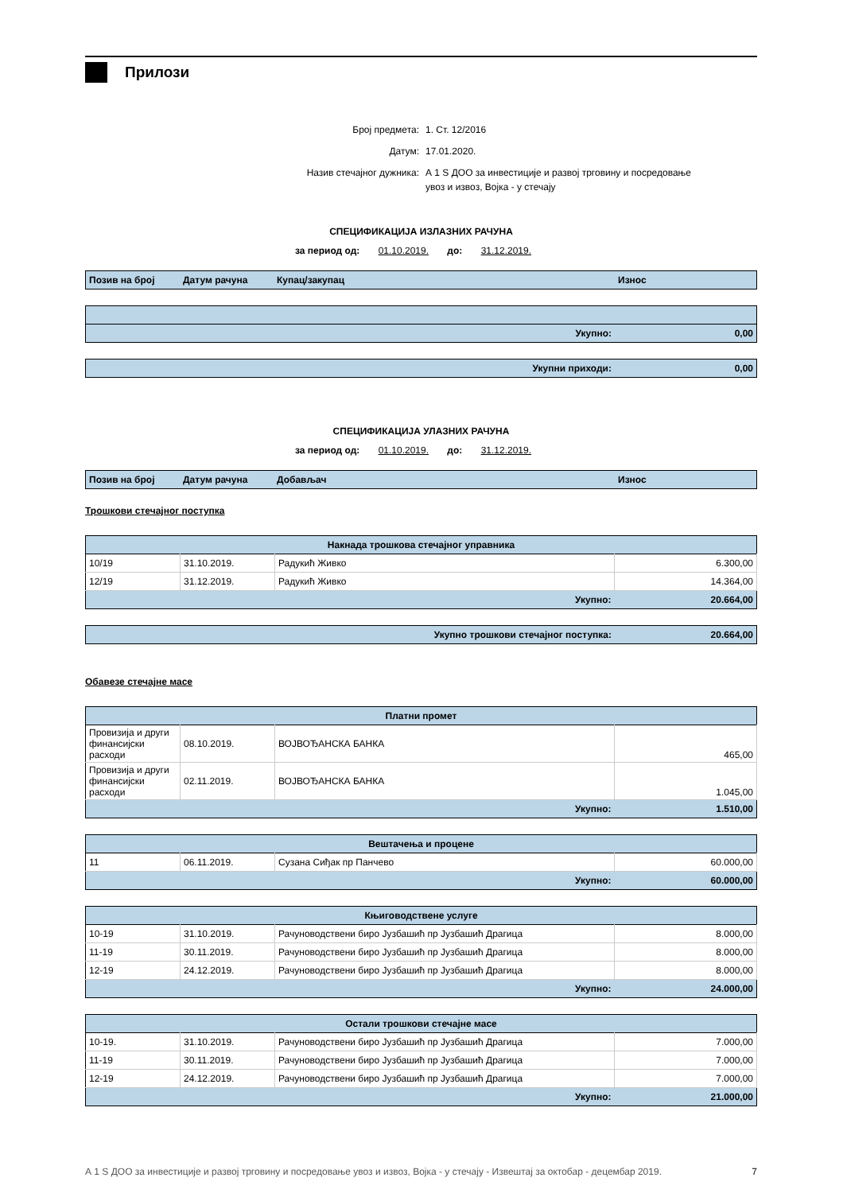Прилози
Број предмета: 1. Ст. 12/2016
Датум: 17.01.2020.
Назив стечајног дужника: А 1 S ДОО за инвестиције и развој трговину и посредовање
увоз и извоз, Војка - у стечају
СПЕЦИФИКАЦИЈА ИЗЛАЗНИХ РАЧУНА
за период од: 01.10.2019. до: 31.12.2019.
| Позив на број | Датум рачуна | Купац/закупац | Износ |
| --- | --- | --- | --- |
| Укупно: | 0,00 |
| Укупни приходи: | 0,00 |
СПЕЦИФИКАЦИЈА УЛАЗНИХ РАЧУНА
за период од: 01.10.2019. до: 31.12.2019.
| Позив на број | Датум рачуна | Добављач | Износ |
| --- | --- | --- | --- |
Трошкови стечајног поступка
| Накнада трошкова стечајног управника | | | |
| --- | --- | --- | --- |
| 10/19 | 31.10.2019. | Радукић Живко | 6.300,00 |
| 12/19 | 31.12.2019. | Радукић Живко | 14.364,00 |
| Укупно: | | | 20.664,00 |
| Укупно трошкови стечајног поступка: | 20.664,00 |
Обавезе стечајне масе
| Платни промет | | | |
| --- | --- | --- | --- |
| Провизија и други финансијски расходи | 08.10.2019. | ВОЈВОЂАНСКА БАНКА | 465,00 |
| Провизија и други финансијски расходи | 02.11.2019. | ВОЈВОЂАНСКА БАНКА | 1.045,00 |
| Укупно: | | | 1.510,00 |
| Вештачења и процене | | | |
| --- | --- | --- | --- |
| 11 | 06.11.2019. | Сузана Сиђак пр Панчево | 60.000,00 |
| Укупно: | | | 60.000,00 |
| Књиговодствене услуге | | | |
| --- | --- | --- | --- |
| 10-19 | 31.10.2019. | Рачуноводствени биро Јузбашић пр Јузбашић Драгица | 8.000,00 |
| 11-19 | 30.11.2019. | Рачуноводствени биро Јузбашић пр Јузбашић Драгица | 8.000,00 |
| 12-19 | 24.12.2019. | Рачуноводствени биро Јузбашић пр Јузбашић Драгица | 8.000,00 |
| Укупно: | | | 24.000,00 |
| Остали трошкови стечајне масе | | | |
| --- | --- | --- | --- |
| 10-19. | 31.10.2019. | Рачуноводствени биро Јузбашић пр Јузбашић Драгица | 7.000,00 |
| 11-19 | 30.11.2019. | Рачуноводствени биро Јузбашић пр Јузбашић Драгица | 7.000,00 |
| 12-19 | 24.12.2019. | Рачуноводствени биро Јузбашић пр Јузбашић Драгица | 7.000,00 |
| Укупно: | | | 21.000,00 |
А 1 S ДОО за инвестиције и развој трговину и посредовање увоз и извоз, Војка - у стечају - Извештај за октобар - децембар 2019. 7